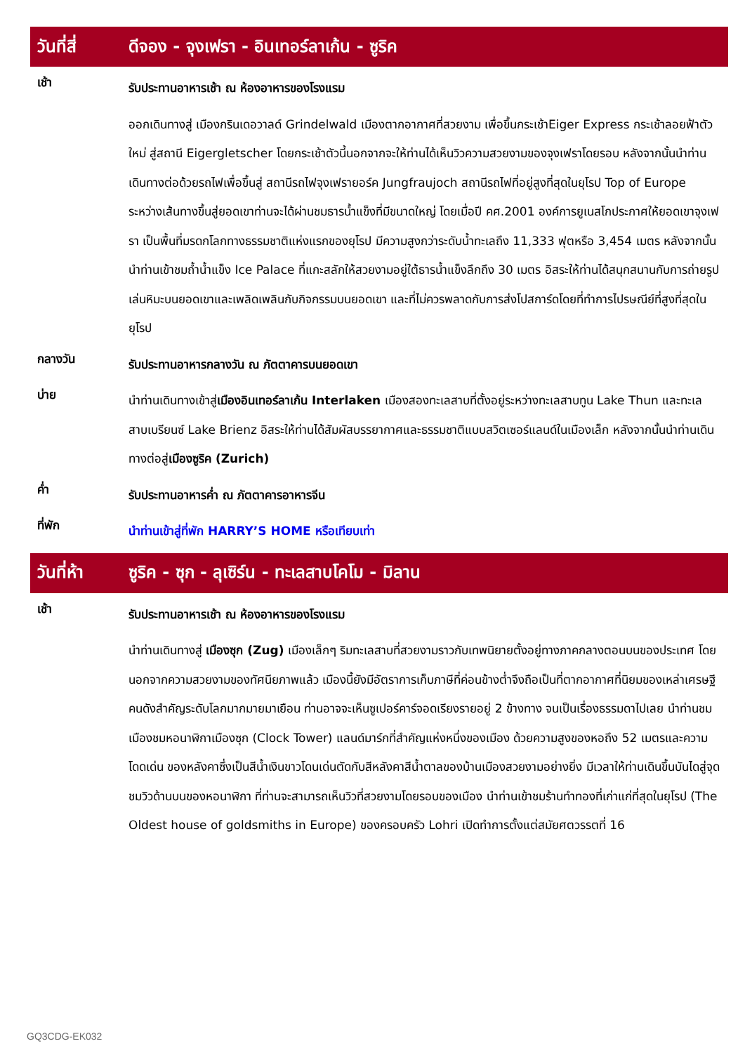วันที่สี่
ดีจอง - จุงเฟรา - อินเทอร์ลาเก้น - ซูริค
เช้า
รับประทานอาหารเช้า ณ ห้องอาหารของโรงแรม
ออกเดินทางสู่ เมืองกรินเดอวาลด์ Grindelwald เมืองตากอากาศที่สวยงาม เพื่อขึ้นกระเช้าEiger Express กระเช้าลอยฟ้าตัวใหม่ สู่สถานี Eigergletscher โดยกระเช้าตัวนี้นอกจากจะให้ท่านได้เห็นวิวความสวยงามของจุงเฟราโดยรอบ หลังจากนั้นนำท่านเดินทางต่อด้วยรถไฟเพื่อขึ้นสู่ สถานีรถไฟจุงเฟรายอร์ค Jungfraujoch สถานีรถไฟที่อยู่สูงที่สุดในยุโรป Top of Europe ระหว่างเส้นทางขึ้นสู่ยอดเขาท่านจะได้ผ่านชมธารน้ำแข็งที่มีขนาดใหญ่ โดยเมื่อปี คศ.2001 องค์การยูเนสโกประกาศให้ยอดเขาจุงเฟรา เป็นพื้นที่มรดกโลกทางธรรมชาติแห่งแรกของยุโรป มีความสูงกว่าระดับน้ำทะเลถึง 11,333 ฟุตหรือ 3,454 เมตร หลังจากนั้นนำท่านเข้าชมถ้ำน้ำแข็ง Ice Palace ที่แกะสลักให้สวยงามอยู่ใต้ธารน้ำแข็งลึกถึง 30 เมตร อิสระให้ท่านได้สนุกสนานกับการถ่ายรูป เล่นหิมะบนยอดเขาและเพลิดเพลินกับกิจกรรมบนยอดเขา และที่ไม่ควรพลาดกับการส่งโปสการ์ดโดยที่ทำการไปรษณีย์ที่สูงที่สุดในยุโรป
กลางวัน
รับประทานอาหารกลางวัน ณ ภัตตาคารบนยอดเขา
บ่าย
นำท่านเดินทางเข้าสู่เมืองอินเทอร์ลาเก้น Interlaken เมืองสองทะเลสาบที่ตั้งอยู่ระหว่างทะเลสาบทูน Lake Thun และทะเลสาบเบรียนซ์ Lake Brienz อิสระให้ท่านได้สัมผัสบรรยากาศและธรรมชาติแบบสวิตเซอร์แลนด์ในเมืองเล็ก หลังจากนั้นนำท่านเดินทางต่อสู่เมืองซูริค (Zurich)
ค่ำ
รับประทานอาหารค่ำ ณ ภัตตาคารอาหารจีน
ที่พัก
นำท่านเข้าสู่ที่พัก HARRY’S HOME หรือเทียบเท่า
วันที่ห้า
ซูริค - ซุก - ลุเซิร์น - ทะเลสาบโคโม - มิลาน
เช้า
รับประทานอาหารเช้า ณ ห้องอาหารของโรงแรม
นำท่านเดินทางสู่ เมืองซุก (Zug) เมืองเล็กๆ ริมทะเลสาบที่สวยงามราวกับเทพนิยายตั้งอยู่ทางภาคกลางตอนบนของประเทศ โดยนอกจากความสวยงามของทัศนียภาพแล้ว เมืองนี้ยังมีอัตราการเก็บภาษีที่ค่อนข้างต่ำจึงถือเป็นที่ตากอากาศที่นิยมของเหล่าเศรษฐี คนดังสำคัญระดับโลกมากมายมาเยือน ท่านอาจจะเห็นซูเปอร์คาร์จอดเรียงรายอยู่ 2 ข้างทาง จนเป็นเรื่องธรรมดาไปเลย นำท่านชมเมืองชมหอนาฬิกาเมืองซุก (Clock Tower) แลนด์มาร์กที่สำคัญแห่งหนึ่งของเมือง ด้วยความสูงของหอถึง 52 เมตรและความโดดเด่น ของหลังคาซึ่งเป็นสีน้ำเงินขาวโดนเด่นตัดกับสีหลังคาสีน้ำตาลของบ้านเมืองสวยงามอย่างยิ่ง มีเวลาให้ท่านเดินขึ้นบันไดสู่จุดชมวิวด้านบนของหอนาฬิกา ที่ท่านจะสามารถเห็นวิวที่สวยงามโดยรอบของเมือง นำท่านเข้าชมร้านทำทองที่เก่าแก่ที่สุดในยุโรป (The Oldest house of goldsmiths in Europe) ของครอบครัว Lohri เปิดทำการตั้งแต่สมัยศตวรรตที่ 16
GQ3CDG-EK032